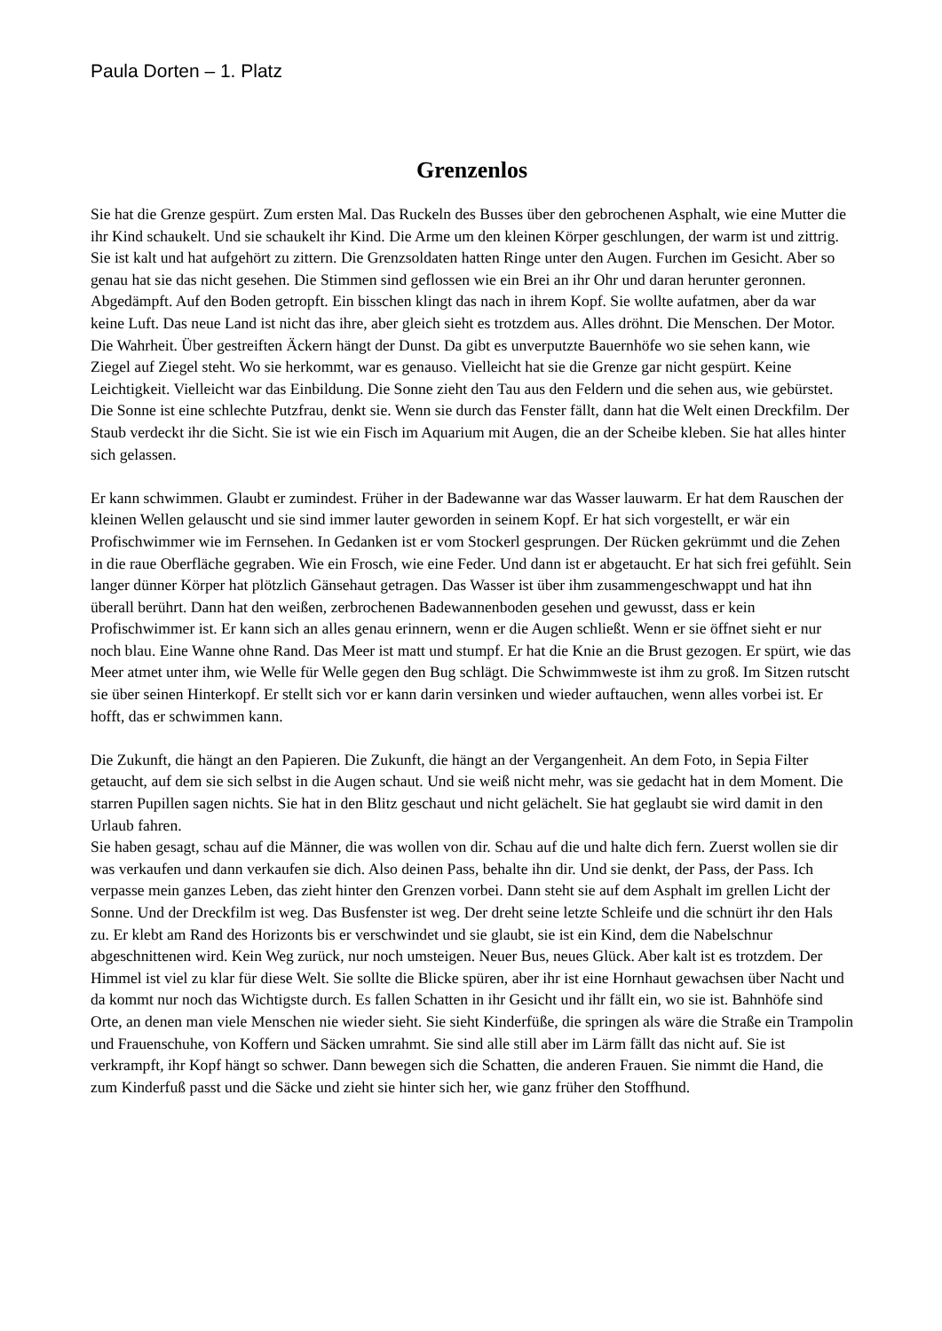Paula Dorten – 1. Platz
Grenzenlos
Sie hat die Grenze gespürt. Zum ersten Mal. Das Ruckeln des Busses über den gebrochenen Asphalt, wie eine Mutter die ihr Kind schaukelt. Und sie schaukelt ihr Kind. Die Arme um den kleinen Körper geschlungen, der warm ist und zittrig. Sie ist kalt und hat aufgehört zu zittern. Die Grenzsoldaten hatten Ringe unter den Augen. Furchen im Gesicht. Aber so genau hat sie das nicht gesehen. Die Stimmen sind geflossen wie ein Brei an ihr Ohr und daran herunter geronnen. Abgedämpft. Auf den Boden getropft. Ein bisschen klingt das nach in ihrem Kopf. Sie wollte aufatmen, aber da war keine Luft. Das neue Land ist nicht das ihre, aber gleich sieht es trotzdem aus. Alles dröhnt. Die Menschen. Der Motor. Die Wahrheit. Über gestreiften Äckern hängt der Dunst. Da gibt es unverputzte Bauernhöfe wo sie sehen kann, wie Ziegel auf Ziegel steht. Wo sie herkommt, war es genauso. Vielleicht hat sie die Grenze gar nicht gespürt. Keine Leichtigkeit. Vielleicht war das Einbildung. Die Sonne zieht den Tau aus den Feldern und die sehen aus, wie gebürstet. Die Sonne ist eine schlechte Putzfrau, denkt sie. Wenn sie durch das Fenster fällt, dann hat die Welt einen Dreckfilm. Der Staub verdeckt ihr die Sicht. Sie ist wie ein Fisch im Aquarium mit Augen, die an der Scheibe kleben. Sie hat alles hinter sich gelassen.
Er kann schwimmen. Glaubt er zumindest. Früher in der Badewanne war das Wasser lauwarm. Er hat dem Rauschen der kleinen Wellen gelauscht und sie sind immer lauter geworden in seinem Kopf. Er hat sich vorgestellt, er wär ein Profischwimmer wie im Fernsehen. In Gedanken ist er vom Stockerl gesprungen. Der Rücken gekrümmt und die Zehen in die raue Oberfläche gegraben. Wie ein Frosch, wie eine Feder. Und dann ist er abgetaucht. Er hat sich frei gefühlt. Sein langer dünner Körper hat plötzlich Gänsehaut getragen. Das Wasser ist über ihm zusammengeschwappt und hat ihn überall berührt. Dann hat den weißen, zerbrochenen Badewannenboden gesehen und gewusst, dass er kein Profischwimmer ist. Er kann sich an alles genau erinnern, wenn er die Augen schließt. Wenn er sie öffnet sieht er nur noch blau. Eine Wanne ohne Rand. Das Meer ist matt und stumpf. Er hat die Knie an die Brust gezogen. Er spürt, wie das Meer atmet unter ihm, wie Welle für Welle gegen den Bug schlägt. Die Schwimmweste ist ihm zu groß. Im Sitzen rutscht sie über seinen Hinterkopf. Er stellt sich vor er kann darin versinken und wieder auftauchen, wenn alles vorbei ist. Er hofft, das er schwimmen kann.
Die Zukunft, die hängt an den Papieren. Die Zukunft, die hängt an der Vergangenheit. An dem Foto, in Sepia Filter getaucht, auf dem sie sich selbst in die Augen schaut. Und sie weiß nicht mehr, was sie gedacht hat in dem Moment. Die starren Pupillen sagen nichts. Sie hat in den Blitz geschaut und nicht gelächelt. Sie hat geglaubt sie wird damit in den Urlaub fahren. Sie haben gesagt, schau auf die Männer, die was wollen von dir. Schau auf die und halte dich fern. Zuerst wollen sie dir was verkaufen und dann verkaufen sie dich. Also deinen Pass, behalte ihn dir. Und sie denkt, der Pass, der Pass. Ich verpasse mein ganzes Leben, das zieht hinter den Grenzen vorbei. Dann steht sie auf dem Asphalt im grellen Licht der Sonne. Und der Dreckfilm ist weg. Das Busfenster ist weg. Der dreht seine letzte Schleife und die schnürt ihr den Hals zu. Er klebt am Rand des Horizonts bis er verschwindet und sie glaubt, sie ist ein Kind, dem die Nabelschnur abgeschnittenen wird. Kein Weg zurück, nur noch umsteigen. Neuer Bus, neues Glück. Aber kalt ist es trotzdem. Der Himmel ist viel zu klar für diese Welt. Sie sollte die Blicke spüren, aber ihr ist eine Hornhaut gewachsen über Nacht und da kommt nur noch das Wichtigste durch. Es fallen Schatten in ihr Gesicht und ihr fällt ein, wo sie ist. Bahnhöfe sind Orte, an denen man viele Menschen nie wieder sieht. Sie sieht Kinderfüße, die springen als wäre die Straße ein Trampolin und Frauenschuhe, von Koffern und Säcken umrahmt. Sie sind alle still aber im Lärm fällt das nicht auf. Sie ist verkrampft, ihr Kopf hängt so schwer. Dann bewegen sich die Schatten, die anderen Frauen. Sie nimmt die Hand, die zum Kinderfuß passt und die Säcke und zieht sie hinter sich her, wie ganz früher den Stoffhund.